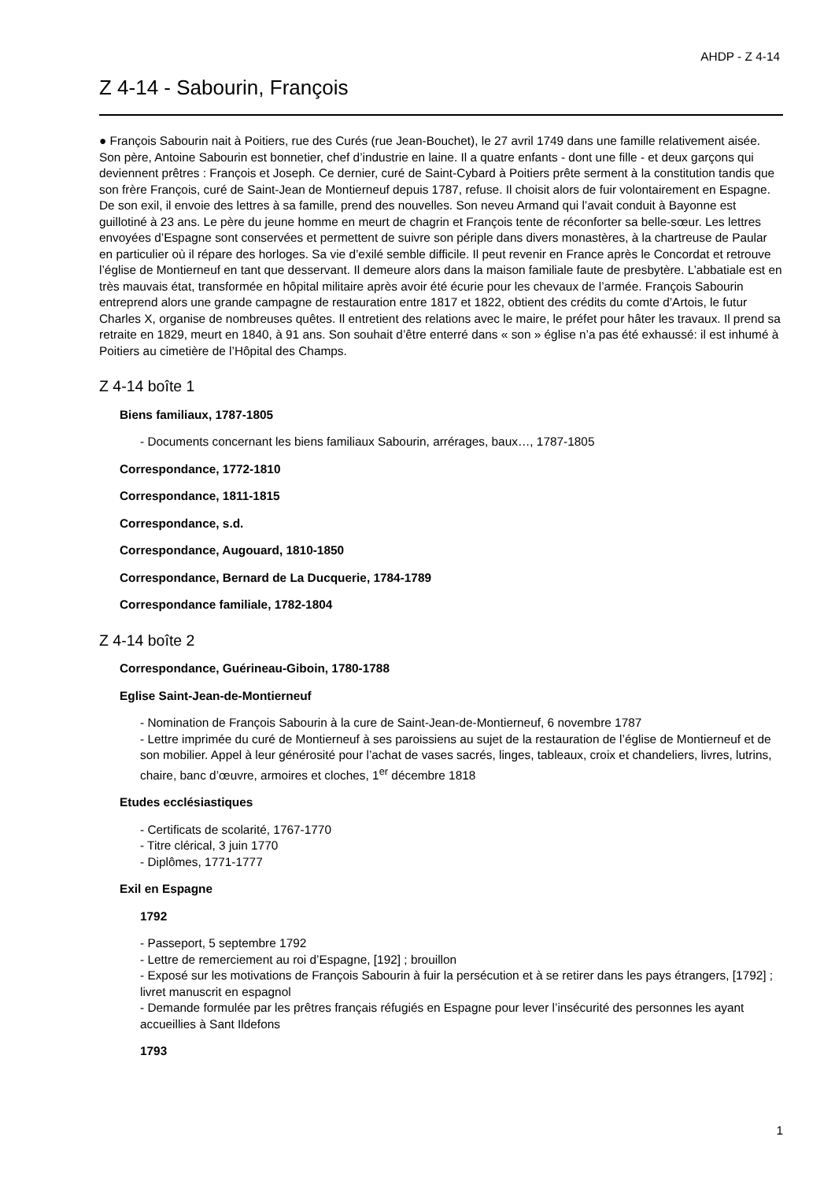AHDP - Z 4-14
Z 4-14 - Sabourin, François
● François Sabourin nait à Poitiers, rue des Curés (rue Jean-Bouchet), le 27 avril 1749 dans une famille relativement aisée. Son père, Antoine Sabourin est bonnetier, chef d’industrie en laine. Il a quatre enfants - dont une fille - et deux garçons qui deviennent prêtres : François et Joseph. Ce dernier, curé de Saint-Cybard à Poitiers prête serment à la constitution tandis que son frère François, curé de Saint-Jean de Montierneuf depuis 1787, refuse. Il choisit alors de fuir volontairement en Espagne. De son exil, il envoie des lettres à sa famille, prend des nouvelles. Son neveu Armand qui l’avait conduit à Bayonne est guillotiné à 23 ans. Le père du jeune homme en meurt de chagrin et François tente de réconforter sa belle-sœur. Les lettres envoyées d’Espagne sont conservées et permettent de suivre son périple dans divers monastères, à la chartreuse de Paular en particulier où il répare des horloges. Sa vie d’exilé semble difficile. Il peut revenir en France après le Concordat et retrouve l’église de Montierneuf en tant que desservant. Il demeure alors dans la maison familiale faute de presbytère. L’abbatiale est en très mauvais état, transformée en hôpital militaire après avoir été écurie pour les chevaux de l’armée. François Sabourin entreprend alors une grande campagne de restauration entre 1817 et 1822, obtient des crédits du comte d’Artois, le futur Charles X, organise de nombreuses quêtes. Il entretient des relations avec le maire, le préfet pour hâter les travaux. Il prend sa retraite en 1829, meurt en 1840, à 91 ans. Son souhait d’être enterré dans « son » église n’a pas été exhaussé: il est inhumé à Poitiers au cimetière de l’Hôpital des Champs.
Z 4-14 boîte 1
Biens familiaux, 1787-1805
- Documents concernant les biens familiaux Sabourin, arrérages, baux…, 1787-1805
Correspondance, 1772-1810
Correspondance, 1811-1815
Correspondance, s.d.
Correspondance, Augouard, 1810-1850
Correspondance, Bernard de La Ducquerie, 1784-1789
Correspondance familiale, 1782-1804
Z 4-14 boîte 2
Correspondance, Guérineau-Giboin, 1780-1788
Eglise Saint-Jean-de-Montierneuf
- Nomination de François Sabourin à la cure de Saint-Jean-de-Montierneuf, 6 novembre 1787
- Lettre imprimée du curé de Montierneuf à ses paroissiens au sujet de la restauration de l’église de Montierneuf et de son mobilier. Appel à leur générosité pour l’achat de vases sacrés, linges, tableaux, croix et chandeliers, livres, lutrins, chaire, banc d’œuvre, armoires et cloches, 1<sup>er</sup> décembre 1818
Etudes ecclésiastiques
- Certificats de scolarité, 1767-1770
- Titre clérical, 3 juin 1770
- Diplômes, 1771-1777
Exil en Espagne
1792
- Passeport, 5 septembre 1792
- Lettre de remerciement au roi d’Espagne, [192] ; brouillon
- Exposé sur les motivations de François Sabourin à fuir la persécution et à se retirer dans les pays étrangers, [1792] ; livret manuscrit en espagnol
- Demande formulée par les prêtres français réfugiés en Espagne pour lever l’insécurité des personnes les ayant accueillies à Sant Ildefons
1793
1